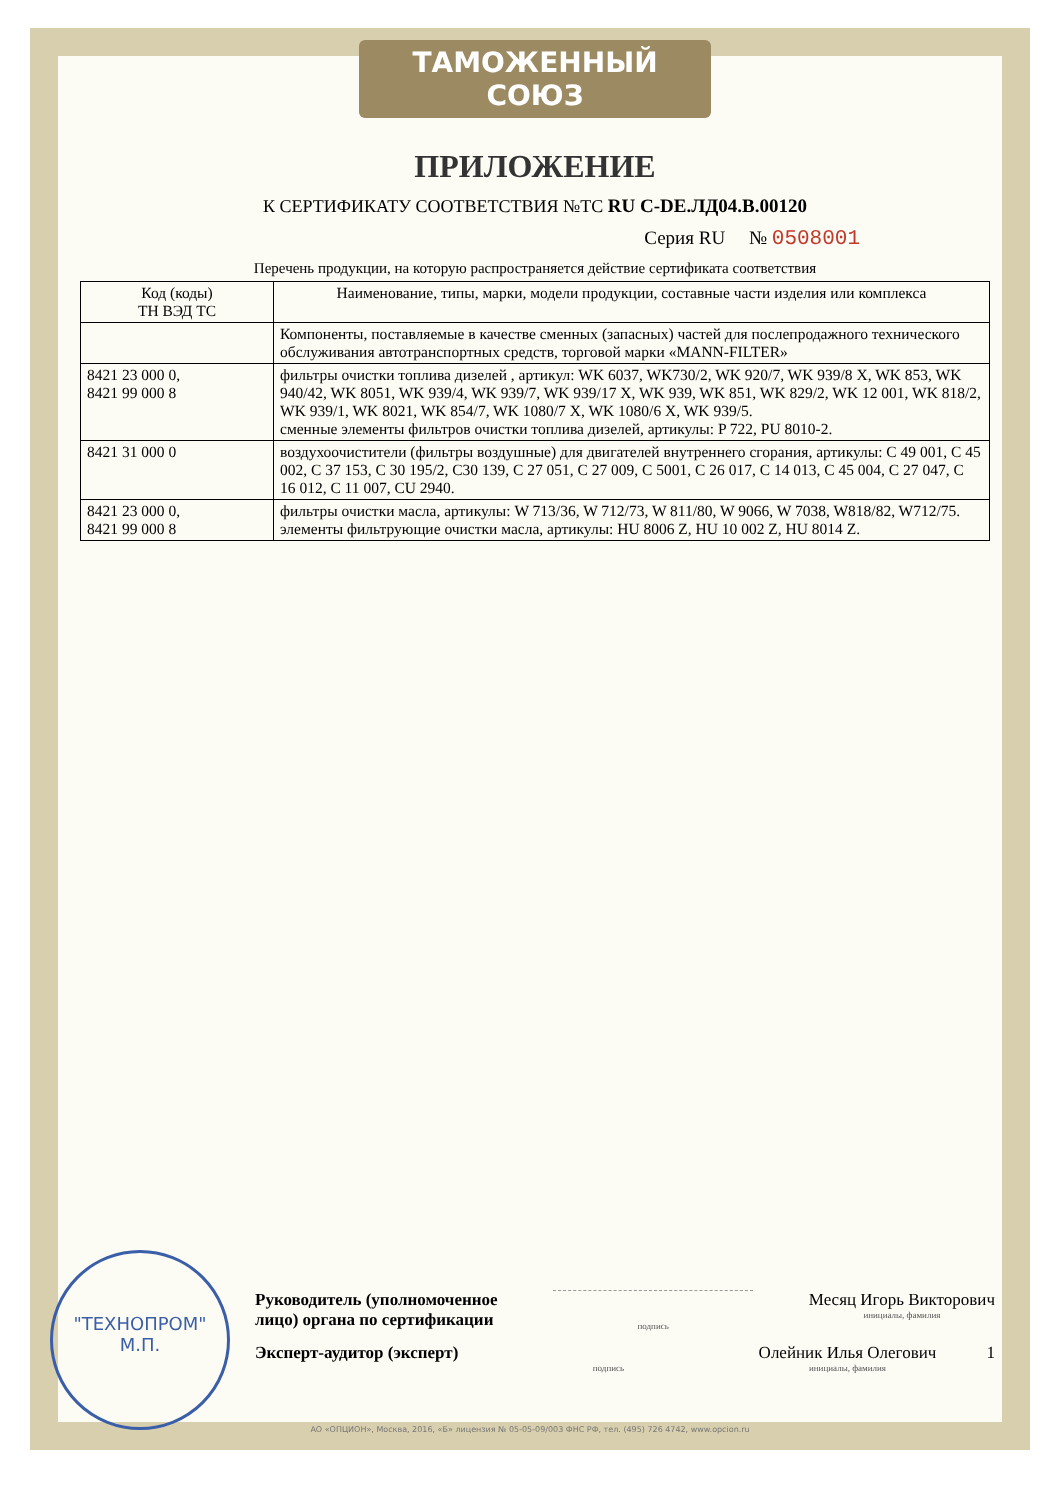ТАМОЖЕННЫЙ СОЮЗ
ПРИЛОЖЕНИЕ
К СЕРТИФИКАТУ СООТВЕТСТВИЯ №ТС RU C-DE.ЛД04.В.00120
Серия RU № 0508001
Перечень продукции, на которую распространяется действие сертификата соответствия
| Код (коды) ТН ВЭД ТС | Наименование, типы, марки, модели продукции, составные части изделия или комплекса |
| --- | --- |
| | Компоненты, поставляемые в качестве сменных (запасных) частей для послепродажного технического обслуживания автотранспортных средств, торговой марки «MANN-FILTER» |
| 8421 23 000 0, 8421 99 000 8 | фильтры очистки топлива дизелей , артикул: WK 6037, WK730/2, WK 920/7, WK 939/8 X, WK 853, WK 940/42, WK 8051, WK 939/4, WK 939/7, WK 939/17 X, WK 939, WK 851, WK 829/2, WK 12 001, WK 818/2, WK 939/1, WK 8021, WK 854/7, WK 1080/7 X, WK 1080/6 X, WK 939/5. сменные элементы фильтров очистки топлива дизелей, артикулы: P 722, PU 8010-2. |
| 8421 31 000 0 | воздухоочистители (фильтры воздушные) для двигателей внутреннего сгорания, артикулы: C 49 001, C 45 002, C 37 153, C 30 195/2, C30 139, C 27 051, C 27 009, C 5001, C 26 017, C 14 013, C 45 004, C 27 047, C 16 012, C 11 007, CU 2940. |
| 8421 23 000 0, 8421 99 000 8 | фильтры очистки масла, артикулы: W 713/36, W 712/73, W 811/80, W 9066, W 7038, W818/82, W712/75. элементы фильтрующие очистки масла, артикулы: HU 8006 Z, HU 10 002 Z, HU 8014 Z. |
"ТЕХНОПРОМ"
М.П.
Руководитель (уполномоченное
лицо) органа по сертификации
подпись
Месяц Игорь Викторович
инициалы, фамилия
Эксперт-аудитор (эксперт)
подпись
Олейник Илья Олегович
инициалы, фамилия
1
АО «ОПЦИОН», Москва, 2016, «Б» лицензия № 05-05-09/003 ФНС РФ, тел. (495) 726 4742, www.opcion.ru